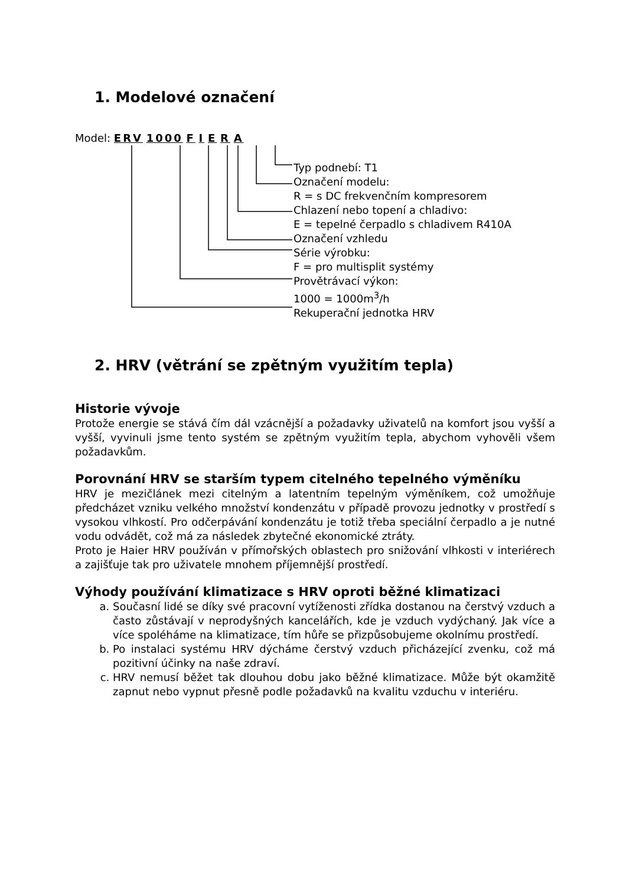1. Modelové označení
Model: ERV 1000 F I E R A
Typ podnebí: T1
Označení modelu:
R = s DC frekvenčním kompresorem
Chlazení nebo topení a chladivo:
E = tepelné čerpadlo s chladivem R410A
Označení vzhledu
Série výrobku:
F = pro multisplit systémy
Provětrávací výkon:
1000 = 1000m<sup>3</sup>/h
Rekuperační jednotka HRV
2. HRV (větrání se zpětným využitím tepla)
Historie vývoje
Protože energie se stává čím dál vzácnější a požadavky uživatelů na komfort jsou vyšší a vyšší, vyvinuli jsme tento systém se zpětným využitím tepla, abychom vyhověli všem požadavkům.
Porovnání HRV se starším typem citelného tepelného výměníku
HRV je mezičlánek mezi citelným a latentním tepelným výměníkem, což umožňuje předcházet vzniku velkého množství kondenzátu v případě provozu jednotky v prostředí s vysokou vlhkostí. Pro odčerpávání kondenzátu je totiž třeba speciální čerpadlo a je nutné vodu odvádět, což má za následek zbytečné ekonomické ztráty.
Proto je Haier HRV používán v přímořských oblastech pro snižování vlhkosti v interiérech a zajišťuje tak pro uživatele mnohem příjemnější prostředí.
Výhody používání klimatizace s HRV oproti běžné klimatizaci
a. Současní lidé se díky své pracovní vytíženosti zřídka dostanou na čerstvý vzduch a často zůstávají v neprodyšných kancelářích, kde je vzduch vydýchaný. Jak více a více spoléháme na klimatizace, tím hůře se přizpůsobujeme okolnímu prostředí.
b. Po instalaci systému HRV dýcháme čerstvý vzduch přicházející zvenku, což má pozitivní účinky na naše zdraví.
c. HRV nemusí běžet tak dlouhou dobu jako běžné klimatizace. Může být okamžitě zapnut nebo vypnut přesně podle požadavků na kvalitu vzduchu v interiéru.